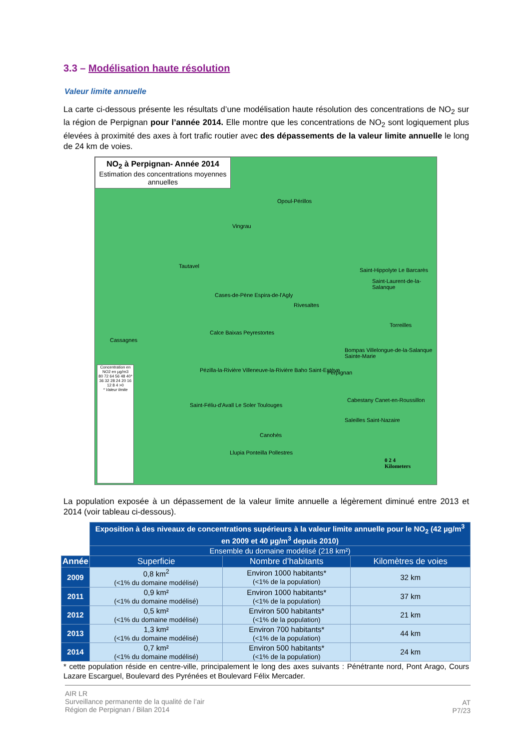3.3 – Modélisation haute résolution
Valeur limite annuelle
La carte ci-dessous présente les résultats d’une modélisation haute résolution des concentrations de NO<sub>2</sub> sur la région de Perpignan pour l’année 2014. Elle montre que les concentrations de NO<sub>2</sub> sont logiquement plus élevées à proximité des axes à fort trafic routier avec des dépassements de la valeur limite annuelle le long de 24 km de voies.
NO<sub>2</sub> à Perpignan- Année 2014
Estimation des concentrations moyennes annuelles
Opoul-Périllos
Vingrau
Tautavel
Cases-de-Pène Espira-de-l'Agly
Saint-Hippolyte Le Barcarès
Saint-Laurent-de-la-Salanque
Rivesaltes
Torreilles
Cassagnes
Calce Baixas Peyrestortes
Bompas Villelongue-de-la-Salanque Sainte-Marie
Pézilla-la-Rivière Villeneuve-la-Rivière Baho Saint-Estève Perpignan
Saint-Féliu-d'Avall Le Soler Toulouges
Cabestany Canet-en-Roussillon
Saleilles Saint-Nazaire
Canohès
Llupia Ponteilla Pollestres
0 2 4
Kilometers
Concentration en NO2 en µg/m3
80 72 64 56 48 40* 36 32 28 24 20 16 12 8 4 >0
* Valeur limite
La population exposée à un dépassement de la valeur limite annuelle a légèrement diminué entre 2013 et 2014 (voir tableau ci-dessous).
| | Exposition à des niveaux de concentrations supérieurs à la valeur limite annuelle pour le NO<sub>2</sub> (42 µg/m<sup>3</sup> en 2009 et 40 µg/m<sup>3</sup> depuis 2010) | | |
| | Ensemble du domaine modélisé (218 km²) | | |
| Année | Superficie | Nombre d’habitants | Kilomètres de voies |
| 2009 | 0,8 km<sup>2</sup> (<1% du domaine modélisé) | Environ 1000 habitants* (<1% de la population) | 32 km |
| 2011 | 0,9 km² (<1% du domaine modélisé) | Environ 1000 habitants* (<1% de la population) | 37 km |
| 2012 | 0,5 km² (<1% du domaine modélisé) | Environ 500 habitants* (<1% de la population) | 21 km |
| 2013 | 1,3 km² (<1% du domaine modélisé) | Environ 700 habitants* (<1% de la population) | 44 km |
| 2014 | 0,7 km² (<1% du domaine modélisé) | Environ 500 habitants* (<1% de la population) | 24 km |
* cette population réside en centre-ville, principalement le long des axes suivants : Pénétrante nord, Pont Arago, Cours Lazare Escarguel, Boulevard des Pyrénées et Boulevard Félix Mercader.
AIR LR
Surveillance permanente de la qualité de l’air
Région de Perpignan / Bilan 2014
AT
P7/23